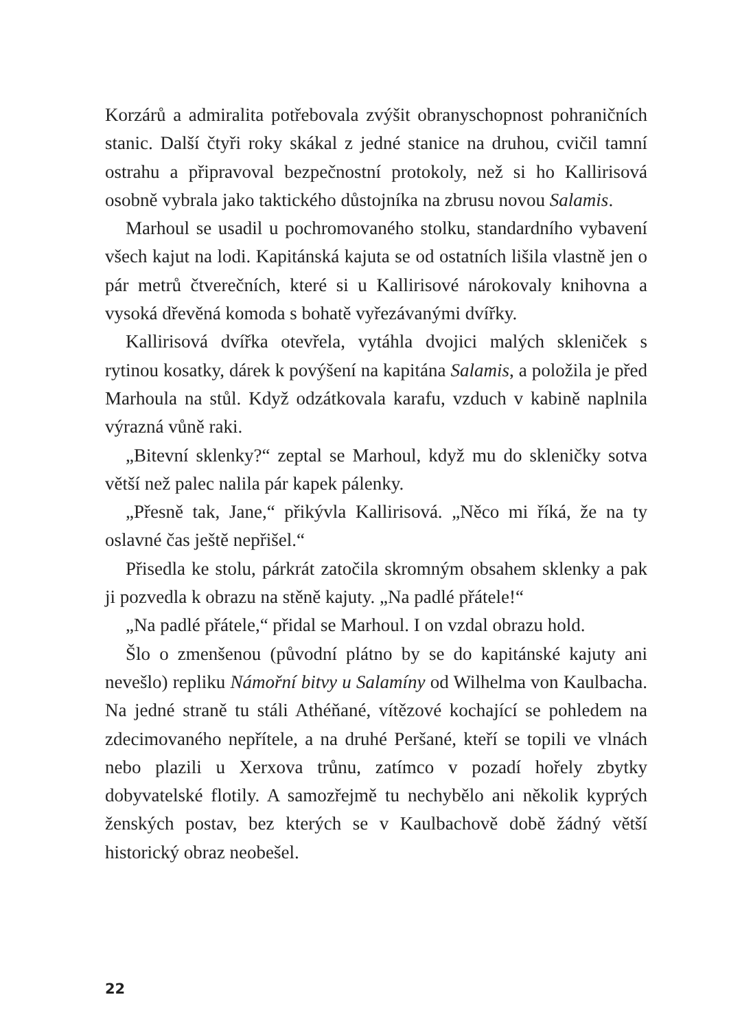Korzárů a admiralita potřebovala zvýšit obranyschopnost pohraničních stanic. Další čtyři roky skákal z jedné stanice na druhou, cvičil tamní ostrahu a připravoval bezpečnostní protokoly, než si ho Kallirisová osobně vybrala jako taktického důstojníka na zbrusu novou Salamis.
Marhoul se usadil u pochromovaného stolku, standardního vybavení všech kajut na lodi. Kapitánská kajuta se od ostatních lišila vlastně jen o pár metrů čtverečních, které si u Kallirisové nárokovaly knihovna a vysoká dřevěná komoda s bohatě vyřezávanými dvířky.
Kallirisová dvířka otevřela, vytáhla dvojici malých skleniček s rytinou kosatky, dárek k povýšení na kapitána Salamis, a položila je před Marhoula na stůl. Když odzátkovala karafu, vzduch v kabině naplnila výrazná vůně raki.
„Bitevní sklenky?“ zeptal se Marhoul, když mu do skleničky sotva větší než palec nalila pár kapek pálenky.
„Přesně tak, Jane,“ přikývla Kallirisová. „Něco mi říká, že na ty oslavné čas ještě nepřišel.“
Přisedla ke stolu, párkrát zatočila skromným obsahem sklenky a pak ji pozvedla k obrazu na stěně kajuty. „Na padlé přátele!“
„Na padlé přátele,“ přidal se Marhoul. I on vzdal obrazu hold.
Šlo o zmenšenou (původní plátno by se do kapitánské kajuty ani nevešlo) repliku Námořní bitvy u Salamíny od Wilhelma von Kaulbacha. Na jedné straně tu stáli Athéňané, vítězové kochající se pohledem na zdecimovaného nepřítele, a na druhé Peršané, kteří se topili ve vlnách nebo plazili u Xerxova trůnu, zatímco v pozadí hořely zbytky dobyvatelské flotily. A samozřejmě tu nechybělo ani několik kyprých ženských postav, bez kterých se v Kaulbachově době žádný větší historický obraz neobešel.
22